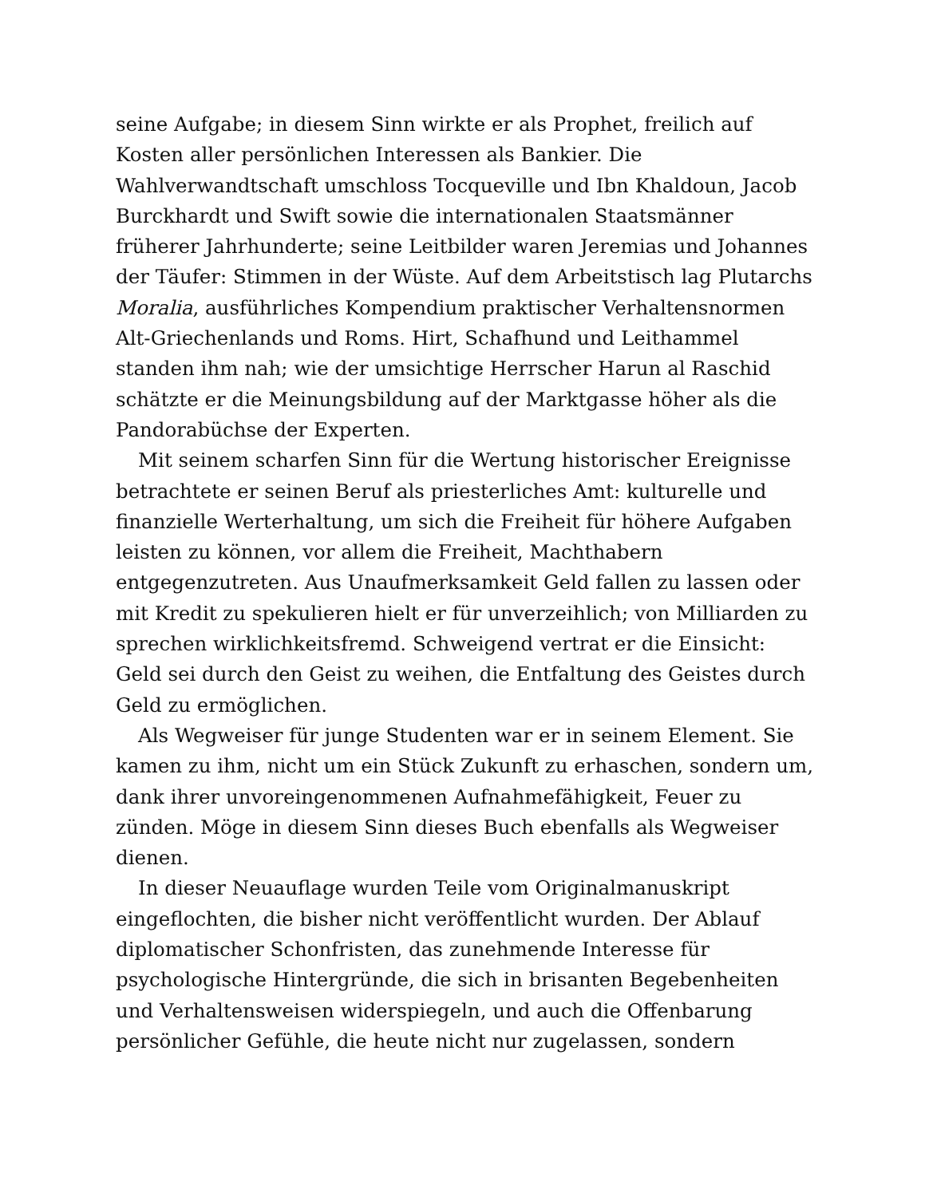seine Aufgabe; in diesem Sinn wirkte er als Prophet, freilich auf Kosten aller persönlichen Interessen als Bankier. Die Wahlverwandtschaft umschloss Tocqueville und Ibn Khaldoun, Jacob Burckhardt und Swift sowie die internationalen Staatsmänner früherer Jahrhunderte; seine Leitbilder waren Jeremias und Johannes der Täufer: Stimmen in der Wüste. Auf dem Arbeitstisch lag Plutarchs Moralia, ausführliches Kompendium praktischer Verhaltensnormen Alt-Griechenlands und Roms. Hirt, Schafhund und Leithammel standen ihm nah; wie der umsichtige Herrscher Harun al Raschid schätzte er die Meinungsbildung auf der Marktgasse höher als die Pandorabüchse der Experten.
Mit seinem scharfen Sinn für die Wertung historischer Ereignisse betrachtete er seinen Beruf als priesterliches Amt: kulturelle und finanzielle Werterhaltung, um sich die Freiheit für höhere Aufgaben leisten zu können, vor allem die Freiheit, Machthabern entgegenzutreten. Aus Unaufmerksamkeit Geld fallen zu lassen oder mit Kredit zu spekulieren hielt er für unverzeihlich; von Milliarden zu sprechen wirklichkeitsfremd. Schweigend vertrat er die Einsicht: Geld sei durch den Geist zu weihen, die Entfaltung des Geistes durch Geld zu ermöglichen.
Als Wegweiser für junge Studenten war er in seinem Element. Sie kamen zu ihm, nicht um ein Stück Zukunft zu erhaschen, sondern um, dank ihrer unvoreingenommenen Aufnahmefähigkeit, Feuer zu zünden. Möge in diesem Sinn dieses Buch ebenfalls als Wegweiser dienen.
In dieser Neuauflage wurden Teile vom Originalmanuskript eingeflochten, die bisher nicht veröffentlicht wurden. Der Ablauf diplomatischer Schonfristen, das zunehmende Interesse für psychologische Hintergründe, die sich in brisanten Begebenheiten und Verhaltensweisen widerspiegeln, und auch die Offenbarung persönlicher Gefühle, die heute nicht nur zugelassen, sondern